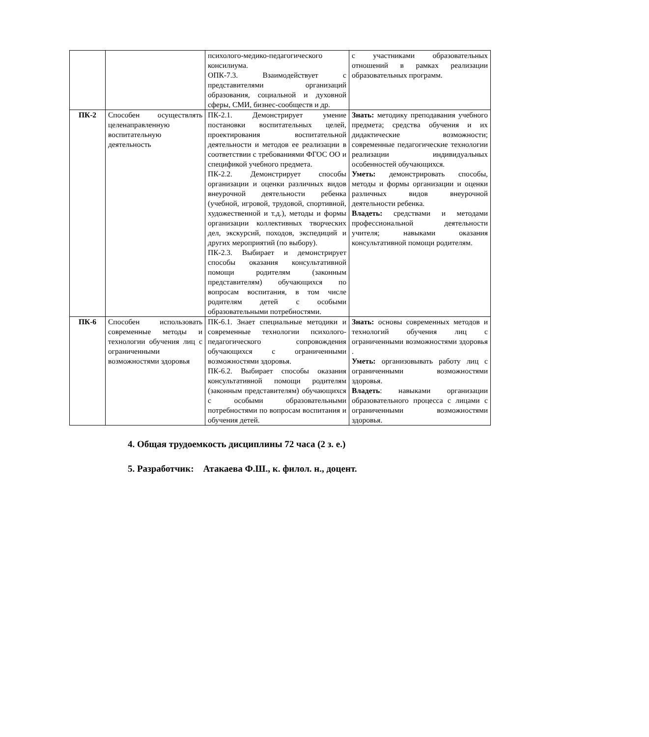| | | психолого-медико-педагогического консилиума. ОПК-7.3. Взаимодействует с представителями организаций образования, социальной и духовной сферы, СМИ, бизнес-сообществ и др. | с участниками образовательных отношений в рамках реализации образовательных программ. |
| ПК-2 | Способен осуществлять целенаправленную воспитательную деятельность | ПК-2.1. Демонстрирует умение постановки воспитательных целей, проектирования воспитательной деятельности и методов ее реализации в соответствии с требованиями ФГОС ОО и спецификой учебного предмета. ПК-2.2. Демонстрирует способы организации и оценки различных видов внеурочной деятельности ребенка (учебной, игровой, трудовой, спортивной, художественной и т.д.), методы и формы организации коллективных творческих дел, экскурсий, походов, экспедиций и других мероприятий (по выбору). ПК-2.3. Выбирает и демонстрирует способы оказания консультативной помощи родителям (законным представителям) обучающихся по вопросам воспитания, в том числе родителям детей с особыми образовательными потребностями. | Знать: методику преподавания учебного предмета; средства обучения и их дидактические возможности; современные педагогические технологии реализации индивидуальных особенностей обучающихся. Уметь: демонстрировать способы, методы и формы организации и оценки различных видов внеурочной деятельности ребенка. Владеть: средствами и методами профессиональной деятельности учителя; навыками оказания консультативной помощи родителям. |
| ПК-6 | Способен использовать современные методы и технологии обучения лиц с ограниченными возможностями здоровья | ПК-6.1. Знает специальные методики и современные технологии психолого-педагогического сопровождения обучающихся с ограниченными возможностями здоровья. ПК-6.2. Выбирает способы оказания консультативной помощи родителям (законным представителям) обучающихся с особыми образовательными потребностями по вопросам воспитания и обучения детей. | Знать: основы современных методов и технологий обучения лиц с ограниченными возможностями здоровья . Уметь: организовывать работу лиц с ограниченными возможностями здоровья. Владеть : навыками организации образовательного процесса с лицами с ограниченными возможностями здоровья. |
4. Общая трудоемкость дисциплины 72 часа (2 з. е.)
5. Разработчик: Атакаева Ф.Ш., к. филол. н., доцент.